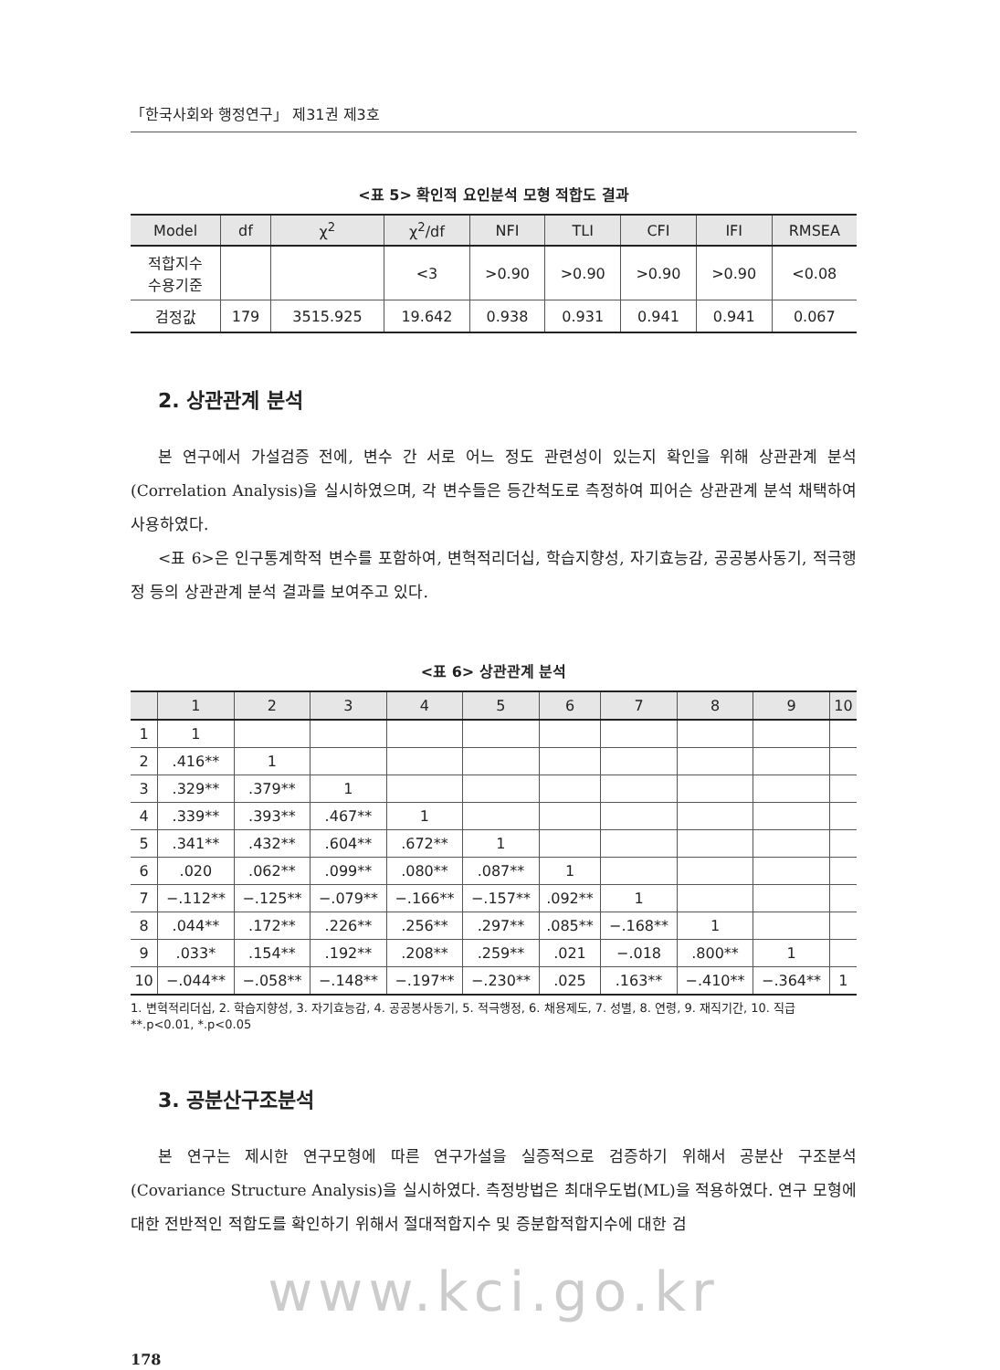「한국사회와 행정연구」 제31권 제3호
<표 5> 확인적 요인분석 모형 적합도 결과
| Model | df | χ<sup>2</sup> | χ<sup>2</sup>/df | NFI | TLI | CFI | IFI | RMSEA |
| --- | --- | --- | --- | --- | --- | --- | --- | --- |
| 적합지수 수용기준 | | | <3 | >0.90 | >0.90 | >0.90 | >0.90 | <0.08 |
| 검정값 | 179 | 3515.925 | 19.642 | 0.938 | 0.931 | 0.941 | 0.941 | 0.067 |
2. 상관관계 분석
본 연구에서 가설검증 전에, 변수 간 서로 어느 정도 관련성이 있는지 확인을 위해 상관관계 분석(Correlation Analysis)을 실시하였으며, 각 변수들은 등간척도로 측정하여 피어슨 상관관계 분석 채택하여 사용하였다.
<표 6>은 인구통계학적 변수를 포함하여, 변혁적리더십, 학습지향성, 자기효능감, 공공봉사동기, 적극행정 등의 상관관계 분석 결과를 보여주고 있다.
<표 6> 상관관계 분석
| | 1 | 2 | 3 | 4 | 5 | 6 | 7 | 8 | 9 | 10 |
| --- | --- | --- | --- | --- | --- | --- | --- | --- | --- | --- |
| 1 | 1 | | | | | | | | | |
| 2 | .416** | 1 | | | | | | | | |
| 3 | .329** | .379** | 1 | | | | | | | |
| 4 | .339** | .393** | .467** | 1 | | | | | | |
| 5 | .341** | .432** | .604** | .672** | 1 | | | | | |
| 6 | .020 | .062** | .099** | .080** | .087** | 1 | | | | |
| 7 | −.112** | −.125** | −.079** | −.166** | −.157** | .092** | 1 | | | |
| 8 | .044** | .172** | .226** | .256** | .297** | .085** | −.168** | 1 | | |
| 9 | .033* | .154** | .192** | .208** | .259** | .021 | −.018 | .800** | 1 | |
| 10 | −.044** | −.058** | −.148** | −.197** | −.230** | .025 | .163** | −.410** | −.364** | 1 |
1. 변혁적리더십, 2. 학습지향성, 3. 자기효능감, 4. 공공봉사동기, 5. 적극행정, 6. 채용제도, 7. 성별, 8. 연령, 9. 재직기간, 10. 직급
**.p<0.01, *.p<0.05
3. 공분산구조분석
본 연구는 제시한 연구모형에 따른 연구가설을 실증적으로 검증하기 위해서 공분산 구조분석(Covariance Structure Analysis)을 실시하였다. 측정방법은 최대우도법(ML)을 적용하였다. 연구 모형에 대한 전반적인 적합도를 확인하기 위해서 절대적합지수 및 증분합적합지수에 대한 검
www.kci.go.kr
178